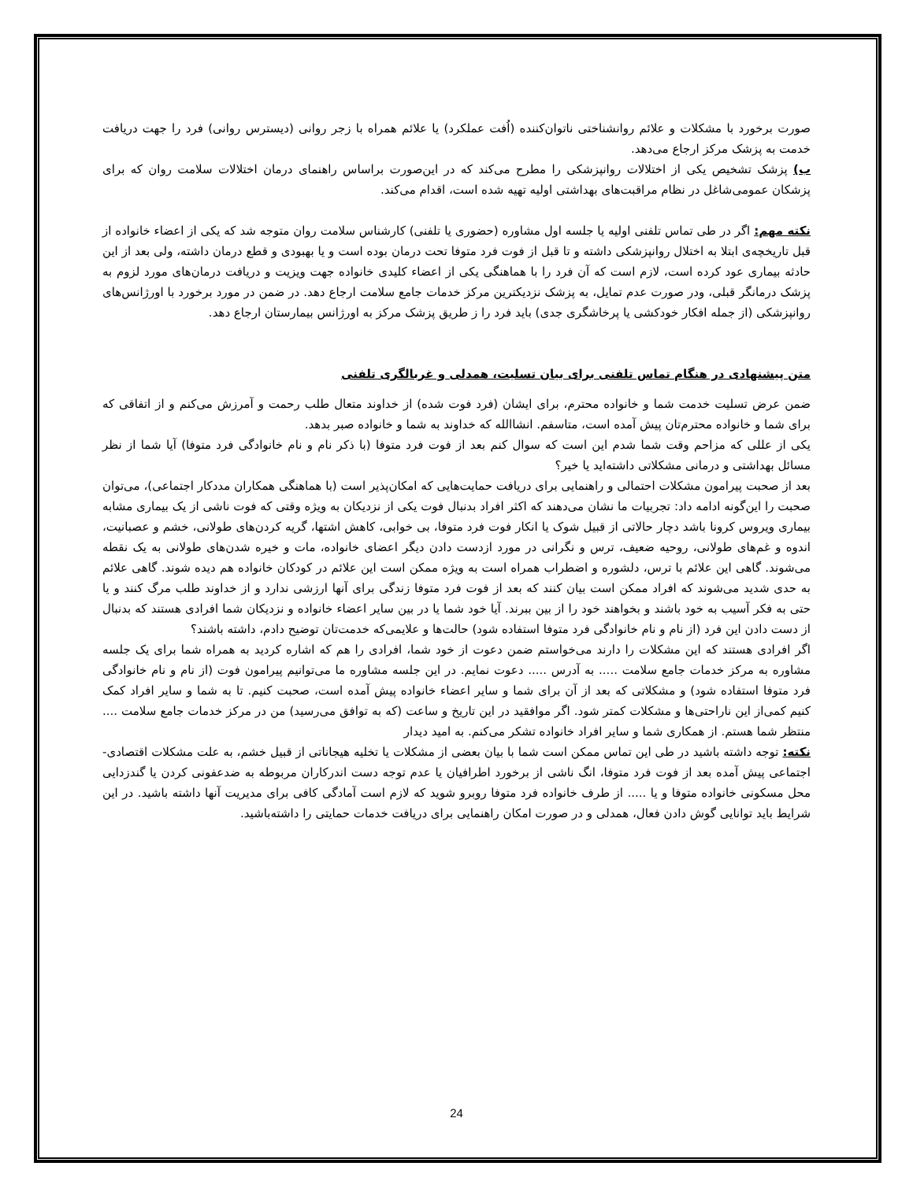صورت برخورد با مشکلات و علائم روانشناختی ناتوان‌کننده (اُفت عملکرد) یا علائم همراه با زجر روانی (دیسترس روانی) فرد را جهت دریافت خدمت به پزشک مرکز ارجاع می‌دهد.
ب) پزشک تشخیص یکی از اختلالات روانپزشکی را مطرح می‌کند که در این‌صورت براساس راهنمای درمان اختلالات سلامت روان که برای پزشکان عمومی‌شاغل در نظام مراقبت‌های بهداشتی اولیه تهیه شده است، اقدام می‌کند.
نکته مهم: اگر در طی تماس تلفنی اولیه یا جلسه اول مشاوره (حضوری یا تلفنی) کارشناس سلامت روان متوجه شد که یکی از اعضاء خانواده از قبل تاریخچه‌ی ابتلا به اختلال روانپزشکی داشته و تا قبل از فوت فرد متوفا تحت درمان بوده است و یا بهبودی و قطع درمان داشته، ولی بعد از این حادثه بیماری عود کرده است، لازم است که آن فرد را با هماهنگی یکی از اعضاء کلیدی خانواده جهت ویزیت و دریافت درمان‌های مورد لزوم به پزشک درمانگر قبلی، ودر صورت عدم تمایل، به پزشک نزدیکترین مرکز خدمات جامع سلامت ارجاع دهد. در ضمن در مورد برخورد با اورژانس‌های روانپزشکی (از جمله افکار خودکشی یا پرخاشگری جدی) باید فرد را ز طریق پزشک مرکز به اورژانس بیمارستان ارجاع دهد.
متن پیشنهادی در هنگام تماس تلفنی برای بیان تسلیت، همدلی و غربالگری تلفنی
ضمن عرض تسلیت خدمت شما و خانواده محترم، برای ایشان (فرد فوت شده) از خداوند متعال طلب رحمت و آمرزش می‌کنم و از اتفاقی که برای شما و خانواده محترم‌تان پیش آمده است، متاسفم. انشاالله که خداوند به شما و خانواده صبر بدهد.
یکی از عللی که مزاحم وقت شما شدم این است که سوال کنم بعد از فوت فرد متوفا (با ذکر نام و نام خانوادگی فرد متوفا) آیا شما از نظر مسائل بهداشتی و درمانی مشکلاتی داشته‌اید یا خیر؟
بعد از صحبت پیرامون مشکلات احتمالی و راهنمایی برای دریافت حمایت‌هایی که امکان‌پذیر است (با هماهنگی همکاران مددکار اجتماعی)، می‌توان صحبت را این‌گونه ادامه داد: تجربیات ما نشان می‌دهند که اکثر افراد بدنبال فوت یکی از نزدیکان به ویژه وقتی که فوت ناشی از یک بیماری مشابه بیماری ویروس کرونا باشد دچار حالاتی از قبیل شوک یا انکار فوت فرد متوفا، بی خوابی، کاهش اشتها، گریه کردن‌های طولانی، خشم و عصبانیت، اندوه و غم‌های طولانی، روحیه ضعیف، ترس و نگرانی در مورد ازدست دادن دیگر اعضای خانواده، مات و خیره شدن‌های طولانی به یک نقطه می‌شوند. گاهی این علائم با ترس، دلشوره و اضطراب همراه است به ویژه ممکن است این علائم در کودکان خانواده هم دیده شوند. گاهی علائم به حدی شدید می‌شوند که افراد ممکن است بیان کنند که بعد از فوت فرد متوفا زندگی برای آنها ارزشی ندارد و از خداوند طلب مرگ کنند و یا حتی به فکر آسیب به خود باشند و بخواهند خود را از بین ببرند. آیا خود شما یا در بین سایر اعضاء خانواده و نزدیکان شما افرادی هستند که بدنبال از دست دادن این فرد (از نام و نام خانوادگی فرد متوفا استفاده شود) حالت‌ها و علایمی‌که خدمت‌تان توضیح دادم، داشته باشند؟
اگر افرادی هستند که این مشکلات را دارند می‌خواستم ضمن دعوت از خود شما، افرادی را هم که اشاره کردید به همراه شما برای یک جلسه مشاوره به مرکز خدمات جامع سلامت ..... به آدرس ..... دعوت نمایم. در این جلسه مشاوره ما می‌توانیم پیرامون فوت (از نام و نام خانوادگی فرد متوفا استفاده شود) و مشکلاتی که بعد از آن برای شما و سایر اعضاء خانواده پیش آمده است، صحبت کنیم. تا به شما و سایر افراد کمک کنیم کمی‌از این ناراحتی‌ها و مشکلات کمتر شود. اگر موافقید در این تاریخ و ساعت (که به توافق می‌رسید) من در مرکز خدمات جامع سلامت .... منتظر شما هستم. از همکاری شما و سایر افراد خانواده تشکر می‌کنم. به امید دیدار
نکته: توجه داشته باشید در طی این تماس ممکن است شما با بیان بعضی از مشکلات یا تخلیه هیجاناتی از قبیل خشم، به علت مشکلات اقتصادی-اجتماعی پیش آمده بعد از فوت فرد متوفا، انگ ناشی از برخورد اطرافیان یا عدم توجه دست اندرکاران مربوطه به ضدعفونی کردن یا گندزدایی محل مسکونی خانواده متوفا و یا ..... از طرف خانواده فرد متوفا روبرو شوید که لازم است آمادگی کافی برای مدیریت آنها داشته باشید. در این شرایط باید توانایی گوش دادن فعال، همدلی و در صورت امکان راهنمایی برای دریافت خدمات حمایتی را داشته‌باشید.
24